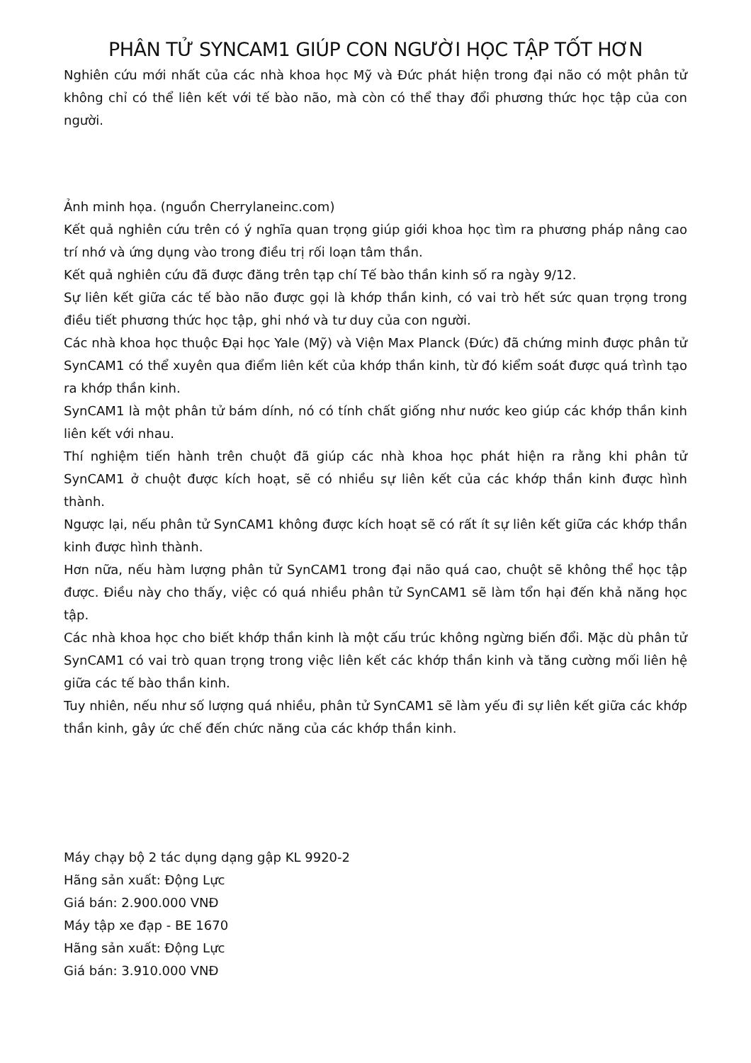PHÂN TỬ SYNCAM1 GIÚP CON NGƯỜI HỌC TẬP TỐT HƠN
Nghiên cứu mới nhất của các nhà khoa học Mỹ và Đức phát hiện trong đại não có một phân tử không chỉ có thể liên kết với tế bào não, mà còn có thể thay đổi phương thức học tập của con người.
Ảnh minh họa. (nguồn Cherrylaneinc.com)
Kết quả nghiên cứu trên có ý nghĩa quan trọng giúp giới khoa học tìm ra phương pháp nâng cao trí nhớ và ứng dụng vào trong điều trị rối loạn tâm thần.
Kết quả nghiên cứu đã được đăng trên tạp chí Tế bào thần kinh số ra ngày 9/12.
Sự liên kết giữa các tế bào não được gọi là khớp thần kinh, có vai trò hết sức quan trọng trong điều tiết phương thức học tập, ghi nhớ và tư duy của con người.
Các nhà khoa học thuộc Đại học Yale (Mỹ) và Viện Max Planck (Đức) đã chứng minh được phân tử SynCAM1 có thể xuyên qua điểm liên kết của khớp thần kinh, từ đó kiểm soát được quá trình tạo ra khớp thần kinh.
SynCAM1 là một phân tử bám dính, nó có tính chất giống như nước keo giúp các khớp thần kinh liên kết với nhau.
Thí nghiệm tiến hành trên chuột đã giúp các nhà khoa học phát hiện ra rằng khi phân tử SynCAM1 ở chuột được kích hoạt, sẽ có nhiều sự liên kết của các khớp thần kinh được hình thành.
Ngược lại, nếu phân tử SynCAM1 không được kích hoạt sẽ có rất ít sự liên kết giữa các khớp thần kinh được hình thành.
Hơn nữa, nếu hàm lượng phân tử SynCAM1 trong đại não quá cao, chuột sẽ không thể học tập được. Điều này cho thấy, việc có quá nhiều phân tử SynCAM1 sẽ làm tổn hại đến khả năng học tập.
Các nhà khoa học cho biết khớp thần kinh là một cấu trúc không ngừng biến đổi. Mặc dù phân tử SynCAM1 có vai trò quan trọng trong việc liên kết các khớp thần kinh và tăng cường mối liên hệ giữa các tế bào thần kinh.
Tuy nhiên, nếu như số lượng quá nhiều, phân tử SynCAM1 sẽ làm yếu đi sự liên kết giữa các khớp thần kinh, gây ức chế đến chức năng của các khớp thần kinh.
Máy chạy bộ 2 tác dụng dạng gập KL 9920-2
Hãng sản xuất: Động Lực
Giá bán: 2.900.000 VNĐ
Máy tập xe đạp - BE 1670
Hãng sản xuất: Động Lực
Giá bán: 3.910.000 VNĐ